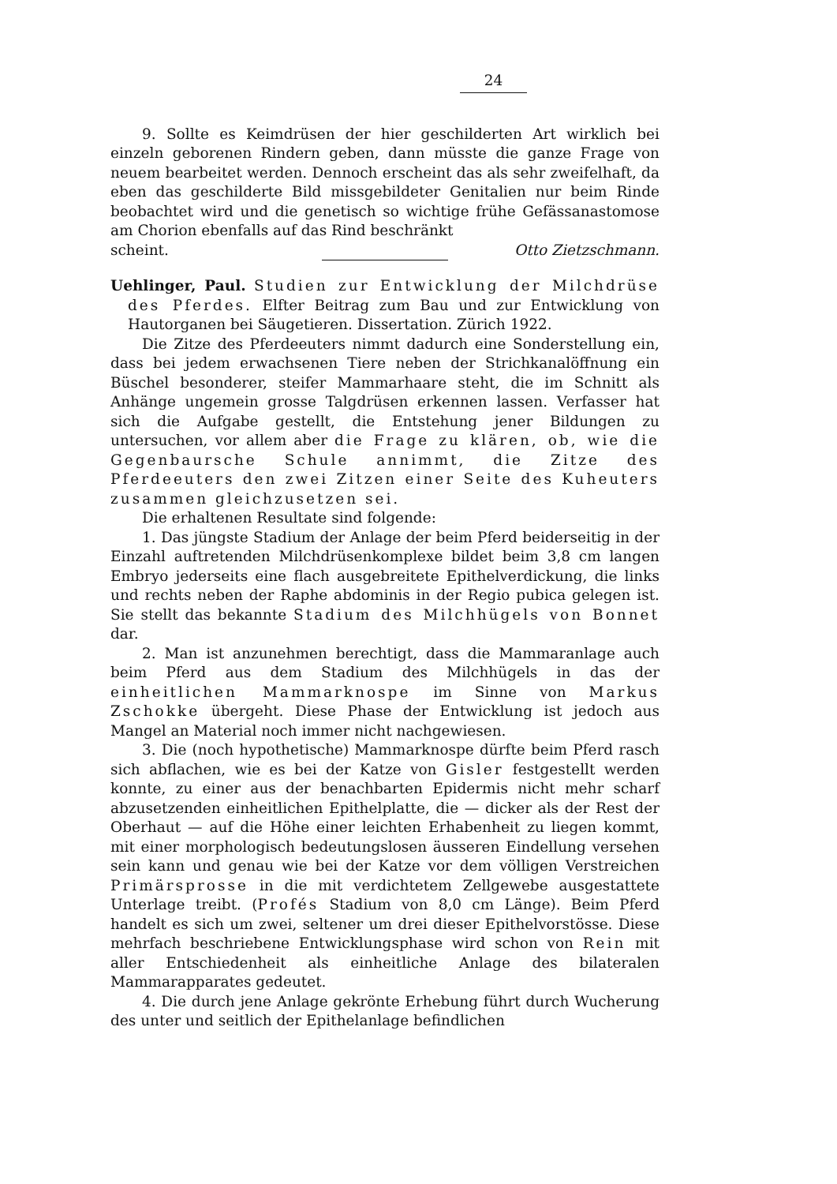24
9. Sollte es Keimdrüsen der hier geschilderten Art wirklich bei einzeln geborenen Rindern geben, dann müsste die ganze Frage von neuem bearbeitet werden. Dennoch erscheint das als sehr zweifelhaft, da eben das geschilderte Bild missgebildeter Genitalien nur beim Rinde beobachtet wird und die genetisch so wichtige frühe Gefässanastomose am Chorion ebenfalls auf das Rind beschränkt
scheint. Otto Zietzschmann.
Uehlinger, Paul. Studien zur Entwicklung der Milchdrüse des Pferdes. Elfter Beitrag zum Bau und zur Entwicklung von Hautorganen bei Säugetieren. Dissertation. Zürich 1922.
Die Zitze des Pferdeeuters nimmt dadurch eine Sonderstellung ein, dass bei jedem erwachsenen Tiere neben der Strichkanalöffnung ein Büschel besonderer, steifer Mammarhaare steht, die im Schnitt als Anhänge ungemein grosse Talgdrüsen erkennen lassen. Verfasser hat sich die Aufgabe gestellt, die Entstehung jener Bildungen zu untersuchen, vor allem aber die Frage zu klären, ob, wie die Gegenbaursche Schule annimmt, die Zitze des Pferdeeuters den zwei Zitzen einer Seite des Kuheuters zusammen gleichzusetzen sei.
Die erhaltenen Resultate sind folgende:
1. Das jüngste Stadium der Anlage der beim Pferd beiderseitig in der Einzahl auftretenden Milchdrüsenkomplexe bildet beim 3,8 cm langen Embryo jederseits eine flach ausgebreitete Epithelverdickung, die links und rechts neben der Raphe abdominis in der Regio pubica gelegen ist. Sie stellt das bekannte Stadium des Milchhügels von Bonnet dar.
2. Man ist anzunehmen berechtigt, dass die Mammaranlage auch beim Pferd aus dem Stadium des Milchhügels in das der einheitlichen Mammarknospe im Sinne von Markus Zschokke übergeht. Diese Phase der Entwicklung ist jedoch aus Mangel an Material noch immer nicht nachgewiesen.
3. Die (noch hypothetische) Mammarknospe dürfte beim Pferd rasch sich abflachen, wie es bei der Katze von Gisler festgestellt werden konnte, zu einer aus der benachbarten Epidermis nicht mehr scharf abzusetzenden einheitlichen Epithelplatte, die — dicker als der Rest der Oberhaut — auf die Höhe einer leichten Erhabenheit zu liegen kommt, mit einer morphologisch bedeutungslosen äusseren Eindellung versehen sein kann und genau wie bei der Katze vor dem völligen Verstreichen Primärsprosse in die mit verdichtetem Zellgewebe ausgestattete Unterlage treibt. (Profés Stadium von 8,0 cm Länge). Beim Pferd handelt es sich um zwei, seltener um drei dieser Epithelvorstösse. Diese mehrfach beschriebene Entwicklungsphase wird schon von Rein mit aller Entschiedenheit als einheitliche Anlage des bilateralen Mammarapparates gedeutet.
4. Die durch jene Anlage gekrönte Erhebung führt durch Wucherung des unter und seitlich der Epithelanlage befindlichen